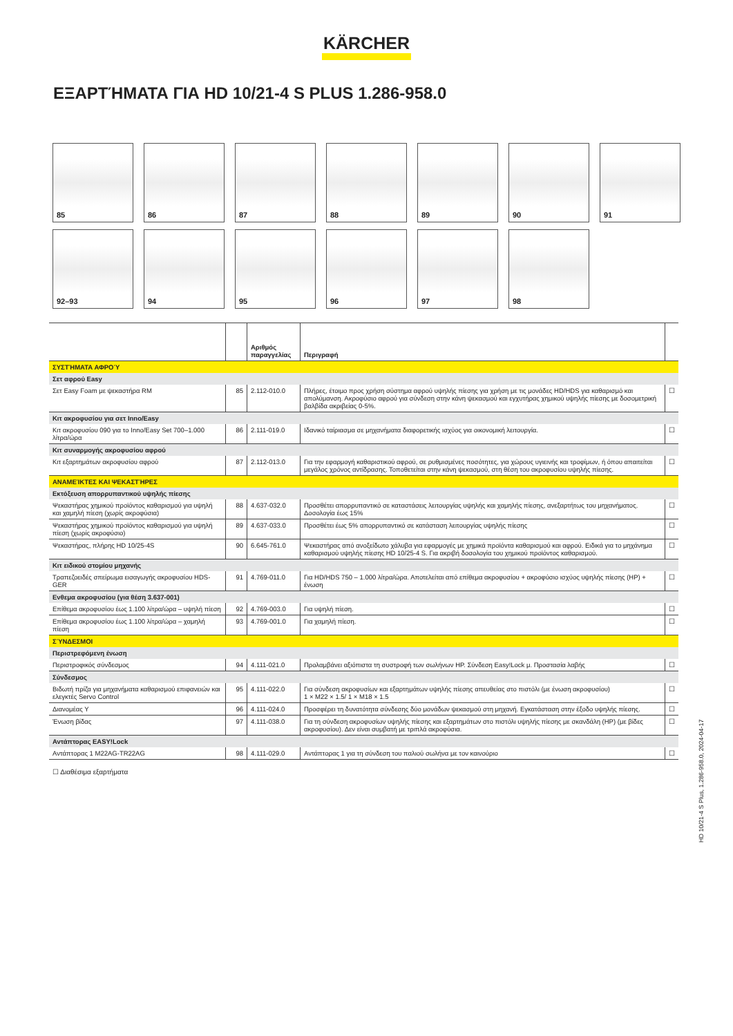KÄRCHER
ΕΞΑΡΤΉΜΑΤΑ ΓΙΑ HD 10/21-4 S PLUS 1.286-958.0
85
86
87
88
89
90
91
92–93
94
95
96
97
98
| | | Αριθμός παραγγελίας | Περιγραφή | |
| --- | --- | --- | --- | --- |
| ΣΥΣΤΉΜΑΤΑ ΑΦΡΟΎ | | | | |
| Σετ αφρού Easy | | | | |
| Σετ Easy Foam με ψεκαστήρα RM | 85 | 2.112-010.0 | Πλήρες, έτοιμο προς χρήση σύστημα αφρού υψηλής πίεσης για χρήση με τις μονάδες HD/HDS για καθαρισμό και απολύμανση. Ακροφύσιο αφρού για σύνδεση στην κάνη ψεκασμού και εγχυτήρας χημικού υψηλής πίεσης με δοσομετρική βαλβίδα ακριβείας 0-5%. | ☐ |
| Κιτ ακροφυσίου για σετ Inno/Easy | | | | |
| Κιτ ακροφυσίου 090 για το Inno/Easy Set 700–1.000 λίτρα/ώρα | 86 | 2.111-019.0 | Ιδανικό ταίριασμα σε μηχανήματα διαφορετικής ισχύος για οικονομική λειτουργία. | ☐ |
| Κιτ συναρμογής ακροφυσίου αφρού | | | | |
| Κιτ εξαρτημάτων ακροφυσίου αφρού | 87 | 2.112-013.0 | Για την εφαρμογή καθαριστικού αφρού, σε ρυθμισμένες ποσότητες, για χώρους υγιεινής και τροφίμων, ή όπου απαιτείται μεγάλος χρόνος αντίδρασης. Τοποθετείται στην κάνη ψεκασμού, στη θέση του ακροφυσίου υψηλής πίεσης. | ☐ |
| ΑΝΑΜΕΊΚΤΕΣ ΚΑΙ ΨΕΚΑΣΤΉΡΕΣ | | | | |
| Εκτόξευση απορρυπαντικού υψηλής πίεσης | | | | |
| Ψεκαστήρας χημικού προϊόντος καθαρισμού για υψηλή και χαμηλή πίεση (χωρίς ακροφύσια) | 88 | 4.637-032.0 | Προσθέτει απορρυπαντικό σε καταστάσεις λειτουργίας υψηλής και χαμηλής πίεσης, ανεξαρτήτως του μηχανήματος. Δοσολογία έως 15% | ☐ |
| Ψεκαστήρας χημικού προϊόντος καθαρισμού για υψηλή πίεση (χωρίς ακροφύσιο) | 89 | 4.637-033.0 | Προσθέτει έως 5% απορρυπαντικό σε κατάσταση λειτουργίας υψηλής πίεσης | ☐ |
| Ψεκαστήρας, πλήρης HD 10/25-4S | 90 | 6.645-761.0 | Ψεκαστήρας από ανοξείδωτο χάλυβα για εφαρμογές με χημικά προϊόντα καθαρισμού και αφρού. Ειδικά για το μηχάνημα καθαρισμού υψηλής πίεσης HD 10/25-4 S. Για ακριβή δοσολογία του χημικού προϊόντος καθαρισμού. | ☐ |
| Κιτ ειδικού στομίου μηχανής | | | | |
| Τραπεζοειδές σπείρωμα εισαγωγής ακροφυσίου HDS-GER | 91 | 4.769-011.0 | Για HD/HDS 750 – 1.000 λίτρα/ώρα. Αποτελείται από επίθεμα ακροφυσίου + ακροφύσιο ισχύος υψηλής πίεσης (HP) + ένωση | ☐ |
| Ενθεμα ακροφυσίου (για θέση 3.637-001) | | | | |
| Επίθεμα ακροφυσίου έως 1.100 λίτρα/ώρα – υψηλή πίεση | 92 | 4.769-003.0 | Για υψηλή πίεση. | ☐ |
| Επίθεμα ακροφυσίου έως 1.100 λίτρα/ώρα – χαμηλή πίεση | 93 | 4.769-001.0 | Για χαμηλή πίεση. | ☐ |
| ΣΎΝΔΕΣΜΟΙ | | | | |
| Περιστρεφόμενη ένωση | | | | |
| Περιστροφικός σύνδεσμος | 94 | 4.111-021.0 | Προλαμβάνει αξιόπιστα τη συστροφή των σωλήνων HP. Σύνδεση Easy!Lock μ. Προστασία λαβής | ☐ |
| Σύνδεσμος | | | | |
| Βιδωτή πρίζα για μηχανήματα καθαρισμού επιφανειών και ελεγκτές Servo Control | 95 | 4.111-022.0 | Για σύνδεση ακροφυσίων και εξαρτημάτων υψηλής πίεσης απευθείας στο πιστόλι (με ένωση ακροφυσίου) 1 × M22 × 1.5/ 1 × M18 × 1.5 | ☐ |
| Διανομέας Υ | 96 | 4.111-024.0 | Προσφέρει τη δυνατότητα σύνδεσης δύο μονάδων ψεκασμού στη μηχανή. Εγκατάσταση στην έξοδο υψηλής πίεσης. | ☐ |
| Ένωση βίδας | 97 | 4.111-038.0 | Για τη σύνδεση ακροφυσίων υψηλής πίεσης και εξαρτημάτων στο πιστόλι υψηλής πίεσης με σκανδάλη (HP) (με βίδες ακροφυσίου). Δεν είναι συμβατή με τριπλά ακροφύσια. | ☐ |
| Αντάπτορας EASY!Lock | | | | |
| Αντάπτορας 1 M22AG-TR22AG | 98 | 4.111-029.0 | Αντάπτορας 1 για τη σύνδεση του παλιού σωλήνα με τον καινούριο | ☐ |
☐ Διαθέσιμα εξαρτήματα
HD 10/21-4 S Plus, 1.286-958.0, 2024-04-17